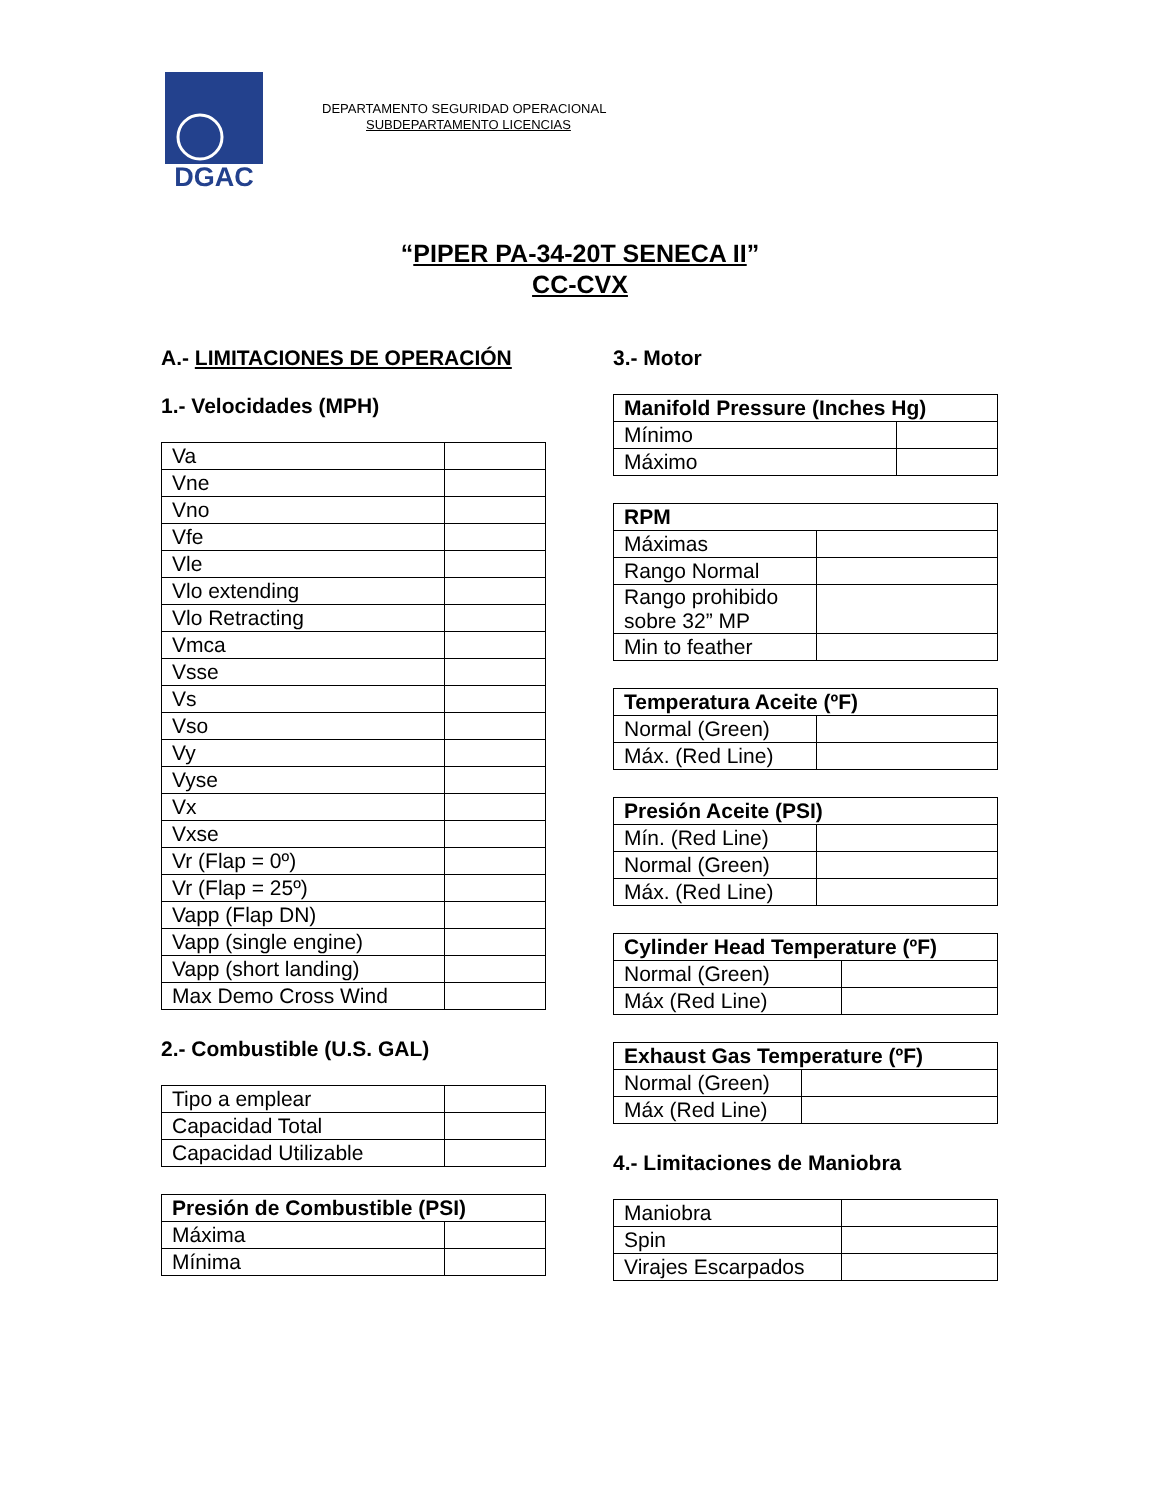DGAC
DEPARTAMENTO SEGURIDAD OPERACIONAL
SUBDEPARTAMENTO LICENCIAS
“PIPER PA-34-20T SENECA II”
CC-CVX
A.- LIMITACIONES DE OPERACIÓN
1.- Velocidades (MPH)
| Va | |
| Vne | |
| Vno | |
| Vfe | |
| Vle | |
| Vlo extending | |
| Vlo Retracting | |
| Vmca | |
| Vsse | |
| Vs | |
| Vso | |
| Vy | |
| Vyse | |
| Vx | |
| Vxse | |
| Vr (Flap = 0º) | |
| Vr (Flap = 25º) | |
| Vapp (Flap DN) | |
| Vapp (single engine) | |
| Vapp (short landing) | |
| Max Demo Cross Wind | |
2.- Combustible (U.S. GAL)
| Tipo a emplear | |
| Capacidad Total | |
| Capacidad Utilizable | |
| Presión de Combustible (PSI) | |
| --- | --- |
| Máxima | |
| Mínima | |
3.- Motor
| Manifold Pressure (Inches Hg) | |
| --- | --- |
| Mínimo | |
| Máximo | |
| RPM | |
| --- | --- |
| Máximas | |
| Rango Normal | |
| Rango prohibido sobre 32” MP | |
| Min to feather | |
| Temperatura Aceite (ºF) | |
| --- | --- |
| Normal (Green) | |
| Máx. (Red Line) | |
| Presión Aceite (PSI) | |
| --- | --- |
| Mín. (Red Line) | |
| Normal (Green) | |
| Máx. (Red Line) | |
| Cylinder Head Temperature (ºF) | |
| --- | --- |
| Normal (Green) | |
| Máx (Red Line) | |
| Exhaust Gas Temperature (ºF) | |
| --- | --- |
| Normal (Green) | |
| Máx (Red Line) | |
4.- Limitaciones de Maniobra
| Maniobra | |
| Spin | |
| Virajes Escarpados | |